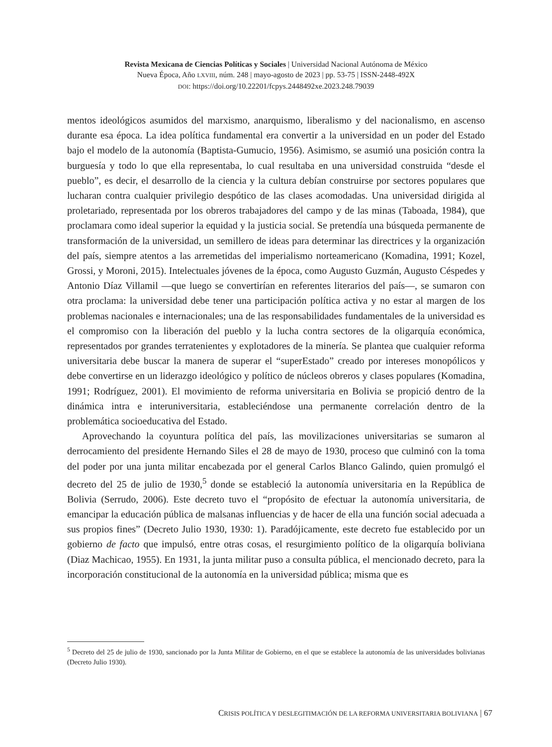Revista Mexicana de Ciencias Políticas y Sociales | Universidad Nacional Autónoma de México
Nueva Época, Año LXVIII, núm. 248 | mayo-agosto de 2023 | pp. 53-75 | ISSN-2448-492X
DOI: https://doi.org/10.22201/fcpys.2448492xe.2023.248.79039
mentos ideológicos asumidos del marxismo, anarquismo, liberalismo y del nacionalismo, en ascenso durante esa época. La idea política fundamental era convertir a la universidad en un poder del Estado bajo el modelo de la autonomía (Baptista-Gumucio, 1956). Asimismo, se asumió una posición contra la burguesía y todo lo que ella representaba, lo cual resultaba en una universidad construida “desde el pueblo”, es decir, el desarrollo de la ciencia y la cultura debían construirse por sectores populares que lucharan contra cualquier privilegio despótico de las clases acomodadas. Una universidad dirigida al proletariado, representada por los obreros trabajadores del campo y de las minas (Taboada, 1984), que proclamara como ideal superior la equidad y la justicia social. Se pretendía una búsqueda permanente de transformación de la universidad, un semillero de ideas para determinar las directrices y la organización del país, siempre atentos a las arremetidas del imperialismo norteamericano (Komadina, 1991; Kozel, Grossi, y Moroni, 2015). Intelectuales jóvenes de la época, como Augusto Guzmán, Augusto Céspedes y Antonio Díaz Villamil —que luego se convertirían en referentes literarios del país—, se sumaron con otra proclama: la universidad debe tener una participación política activa y no estar al margen de los problemas nacionales e internacionales; una de las responsabilidades fundamentales de la universidad es el compromiso con la liberación del pueblo y la lucha contra sectores de la oligarquía económica, representados por grandes terratenientes y explotadores de la minería. Se plantea que cualquier reforma universitaria debe buscar la manera de superar el “superEstado” creado por intereses monopólicos y debe convertirse en un liderazgo ideológico y político de núcleos obreros y clases populares (Komadina, 1991; Rodríguez, 2001). El movimiento de reforma universitaria en Bolivia se propició dentro de la dinámica intra e interuniversitaria, estableciéndose una permanente correlación dentro de la problemática socioeducativa del Estado.
Aprovechando la coyuntura política del país, las movilizaciones universitarias se sumaron al derrocamiento del presidente Hernando Siles el 28 de mayo de 1930, proceso que culminó con la toma del poder por una junta militar encabezada por el general Carlos Blanco Galindo, quien promulgó el decreto del 25 de julio de 1930,<sup>5</sup> donde se estableció la autonomía universitaria en la República de Bolivia (Serrudo, 2006). Este decreto tuvo el “propósito de efectuar la autonomía universitaria, de emancipar la educación pública de malsanas influencias y de hacer de ella una función social adecuada a sus propios fines” (Decreto Julio 1930, 1930: 1). Paradójicamente, este decreto fue establecido por un gobierno de facto que impulsó, entre otras cosas, el resurgimiento político de la oligarquía boliviana (Diaz Machicao, 1955). En 1931, la junta militar puso a consulta pública, el mencionado decreto, para la incorporación constitucional de la autonomía en la universidad pública; misma que es
<sup>5</sup> Decreto del 25 de julio de 1930, sancionado por la Junta Militar de Gobierno, en el que se establece la autonomía de las universidades bolivianas (Decreto Julio 1930).
CRISIS POLÍTICA Y DESLEGITIMACIÓN DE LA REFORMA UNIVERSITARIA BOLIVIANA | 67